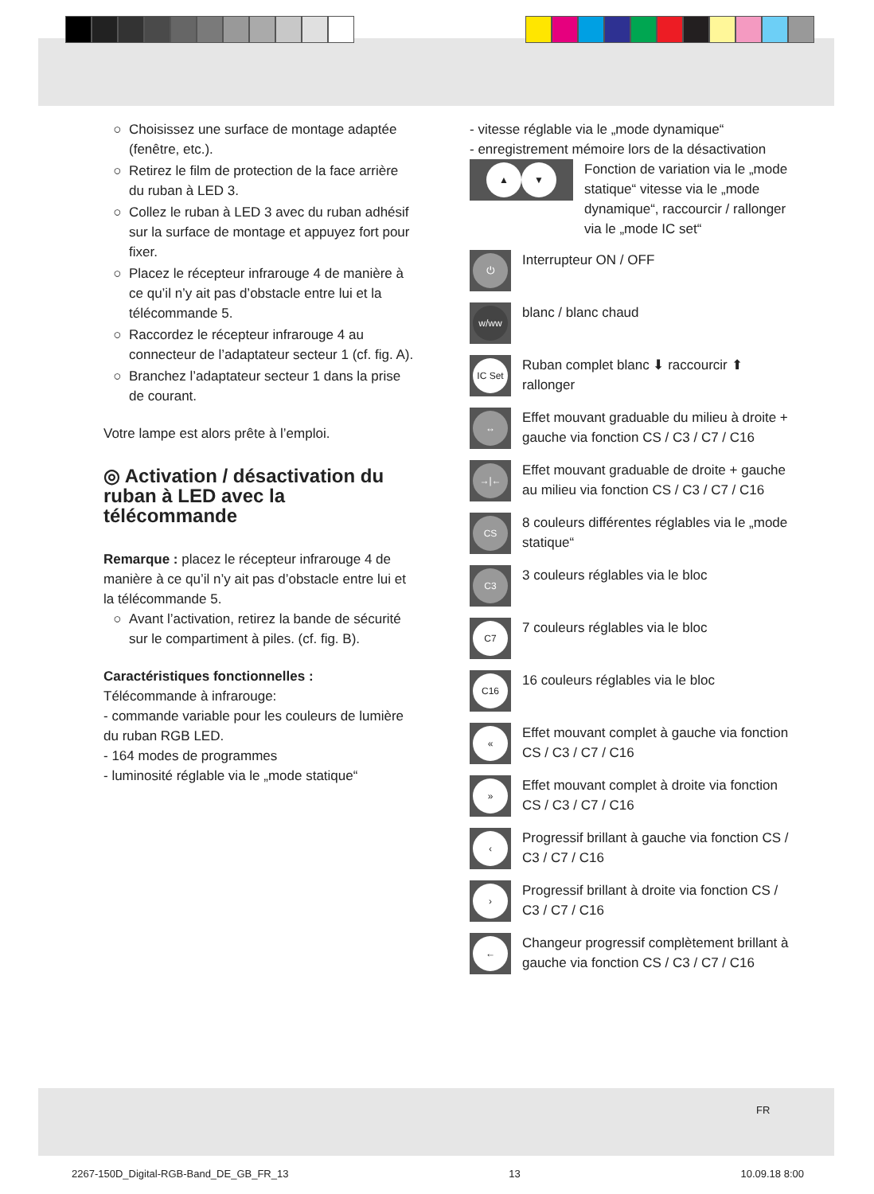Choisissez une surface de montage adaptée (fenêtre, etc.).
Retirez le film de protection de la face arrière du ruban à LED 3.
Collez le ruban à LED 3 avec du ruban adhésif sur la surface de montage et appuyez fort pour fixer.
Placez le récepteur infrarouge 4 de manière à ce qu’il n’y ait pas d’obstacle entre lui et la télécommande 5.
Raccordez le récepteur infrarouge 4 au connecteur de l’adaptateur secteur 1 (cf. fig. A).
Branchez l’adaptateur secteur 1 dans la prise de courant.
Votre lampe est alors prête à l’emploi.
◎ Activation / désactivation du ruban à LED avec la télécommande
Remarque : placez le récepteur infrarouge 4 de manière à ce qu’il n’y ait pas d’obstacle entre lui et la télécommande 5.
Avant l’activation, retirez la bande de sécurité sur le compartiment à piles. (cf. fig. B).
Caractéristiques fonctionnelles :
Télécommande à infrarouge:
- commande variable pour les couleurs de lumière du ruban RGB LED.
- 164 modes de programmes
- luminosité réglable via le „mode statique“
- vitesse réglable via le „mode dynamique“
- enregistrement mémoire lors de la désactivation
▲ ▼
Fonction de variation via le „mode statique“ vitesse via le „mode dynamique“, raccourcir / rallonger via le „mode IC set“
⏻
Interrupteur ON / OFF
w/ww
blanc / blanc chaud
IC Set
Ruban complet blanc ⬇ raccourcir ⬆ rallonger
↔
Effet mouvant graduable du milieu à droite + gauche via fonction CS / C3 / C7 / C16
→|←
Effet mouvant graduable de droite + gauche au milieu via fonction CS / C3 / C7 / C16
CS
8 couleurs différentes réglables via le „mode statique“
C3
3 couleurs réglables via le bloc
C7
7 couleurs réglables via le bloc
C16
16 couleurs réglables via le bloc
«
Effet mouvant complet à gauche via fonction CS / C3 / C7 / C16
»
Effet mouvant complet à droite via fonction CS / C3 / C7 / C16
‹
Progressif brillant à gauche via fonction CS / C3 / C7 / C16
›
Progressif brillant à droite via fonction CS / C3 / C7 / C16
←
Changeur progressif complètement brillant à gauche via fonction CS / C3 / C7 / C16
FR
2267-150D_Digital-RGB-Band_DE_GB_FR_13 13 10.09.18 8:00